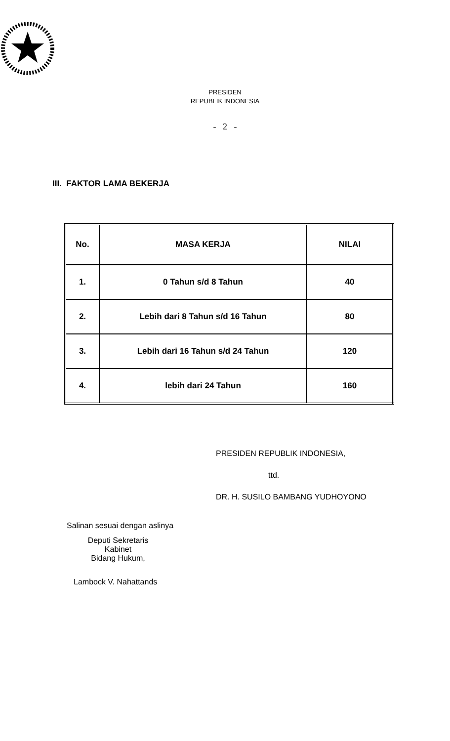PRESIDEN
REPUBLIK INDONESIA
- 2 -
III. FAKTOR LAMA BEKERJA
| No. | MASA KERJA | NILAI |
| --- | --- | --- |
| 1. | 0 Tahun s/d 8 Tahun | 40 |
| 2. | Lebih dari 8 Tahun s/d 16 Tahun | 80 |
| 3. | Lebih dari 16 Tahun s/d 24 Tahun | 120 |
| 4. | lebih dari 24 Tahun | 160 |
PRESIDEN REPUBLIK INDONESIA,
ttd.
DR. H. SUSILO BAMBANG YUDHOYONO
Salinan sesuai dengan aslinya
Deputi Sekretaris Kabinet
Bidang Hukum,
Lambock V. Nahattands